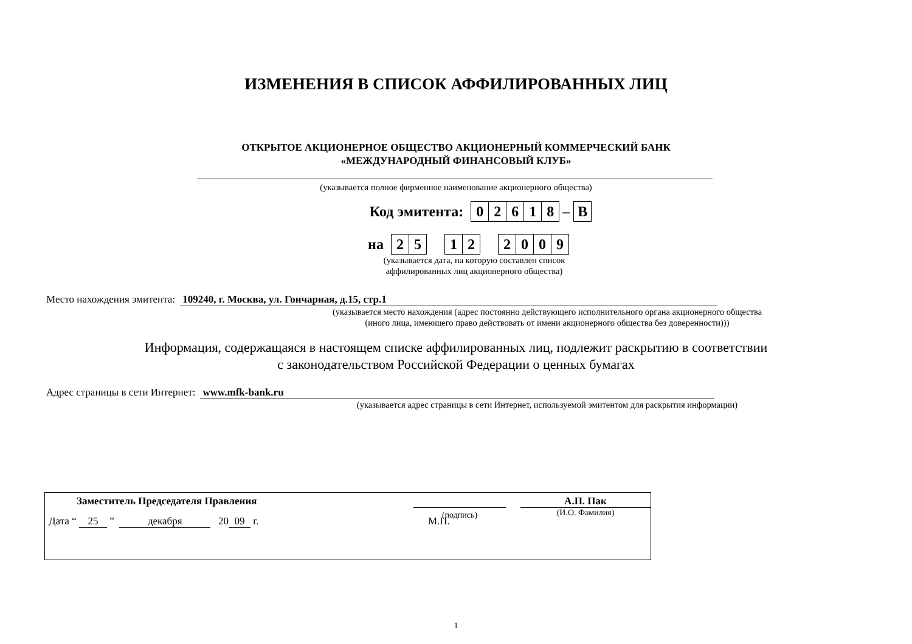ИЗМЕНЕНИЯ В СПИСОК АФФИЛИРОВАННЫХ ЛИЦ
ОТКРЫТОЕ АКЦИОНЕРНОЕ ОБЩЕСТВО АКЦИОНЕРНЫЙ КОММЕРЧЕСКИЙ БАНК
«МЕЖДУНАРОДНЫЙ ФИНАНСОВЫЙ КЛУБ»
(указывается полное фирменное наименование акционерного общества)
Код эмитента: 02618 – В
на 25 12 2009
(указывается дата, на которую составлен список
аффилированных лиц акционерного общества)
Место нахождения эмитента: 109240, г. Москва, ул. Гончарная, д.15, стр.1
(указывается место нахождения (адрес постоянно действующего исполнительного органа акционерного общества
(иного лица, имеющего право действовать от имени акционерного общества без доверенности)))
Информация, содержащаяся в настоящем списке аффилированных лиц, подлежит раскрытию в соответствии
с законодательством Российской Федерации о ценных бумагах
Адрес страницы в сети Интернет: www.mfk-bank.ru
(указывается адрес страницы в сети Интернет, используемой эмитентом для раскрытия информации)
Заместитель Председателя Правления
(подпись)
А.П. Пак
(И.О. Фамилия)
Дата “ 25 ” декабря 20 09 г. М.П.
1